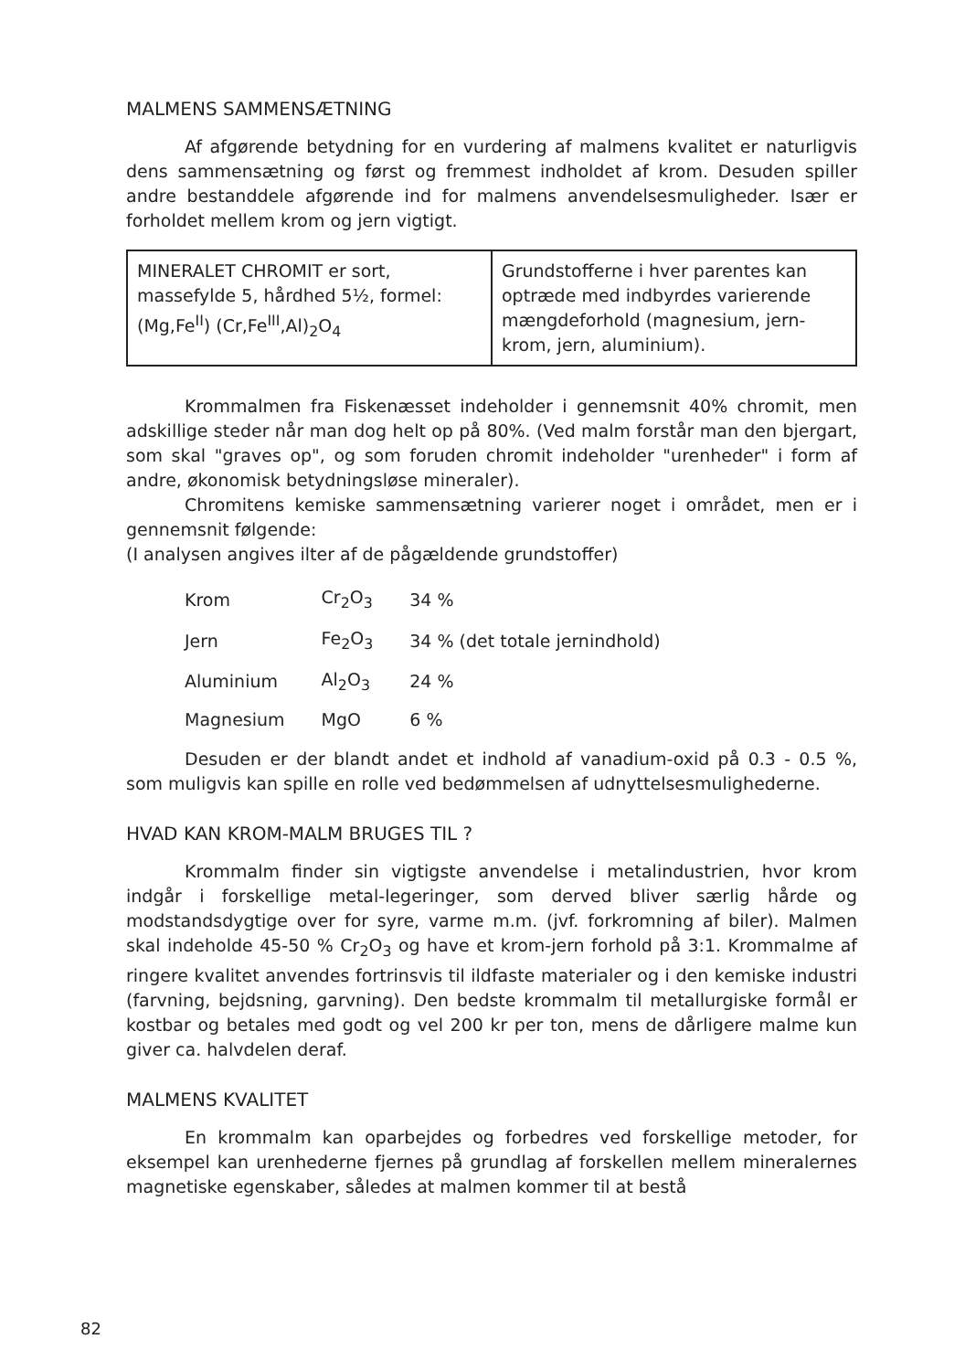MALMENS SAMMENSÆTNING
Af afgørende betydning for en vurdering af malmens kvalitet er naturligvis dens sammensætning og først og fremmest indholdet af krom. Desuden spiller andre bestanddele afgørende ind for malmens anvendelsesmuligheder. Især er forholdet mellem krom og jern vigtigt.
MINERALET CHROMIT er sort, massefylde 5, hårdhed 5½, formel:
(Mg,Fe<sup>II</sup>) (Cr,Fe<sup>III</sup>,Al)<sub>2</sub>O<sub>4</sub>
Grundstofferne i hver parentes kan optræde med indbyrdes varierende mængdeforhold (magnesium, jern-krom, jern, aluminium).
Krommalmen fra Fiskenæsset indeholder i gennemsnit 40% chromit, men adskillige steder når man dog helt op på 80%. (Ved malm forstår man den bjergart, som skal "graves op", og som foruden chromit indeholder "urenheder" i form af andre, økonomisk betydningsløse mineraler).
Chromitens kemiske sammensætning varierer noget i området, men er i gennemsnit følgende:
(I analysen angives ilter af de pågældende grundstoffer)
| Krom | Cr<sub>2</sub>O<sub>3</sub> | 34 % |
| Jern | Fe<sub>2</sub>O<sub>3</sub> | 34 % (det totale jernindhold) |
| Aluminium | Al<sub>2</sub>O<sub>3</sub> | 24 % |
| Magnesium | MgO | 6 % |
Desuden er der blandt andet et indhold af vanadium-oxid på 0.3 - 0.5 %, som muligvis kan spille en rolle ved bedømmelsen af udnyttelsesmulighederne.
HVAD KAN KROM-MALM BRUGES TIL ?
Krommalm finder sin vigtigste anvendelse i metalindustrien, hvor krom indgår i forskellige metal-legeringer, som derved bliver særlig hårde og modstandsdygtige over for syre, varme m.m. (jvf. forkromning af biler). Malmen skal indeholde 45-50 % Cr<sub>2</sub>O<sub>3</sub> og have et krom-jern forhold på 3:1. Krommalme af ringere kvalitet anvendes fortrinsvis til ildfaste materialer og i den kemiske industri (farvning, bejdsning, garvning). Den bedste krommalm til metallurgiske formål er kostbar og betales med godt og vel 200 kr per ton, mens de dårligere malme kun giver ca. halvdelen deraf.
MALMENS KVALITET
En krommalm kan oparbejdes og forbedres ved forskellige metoder, for eksempel kan urenhederne fjernes på grundlag af forskellen mellem mineralernes magnetiske egenskaber, således at malmen kommer til at bestå
82